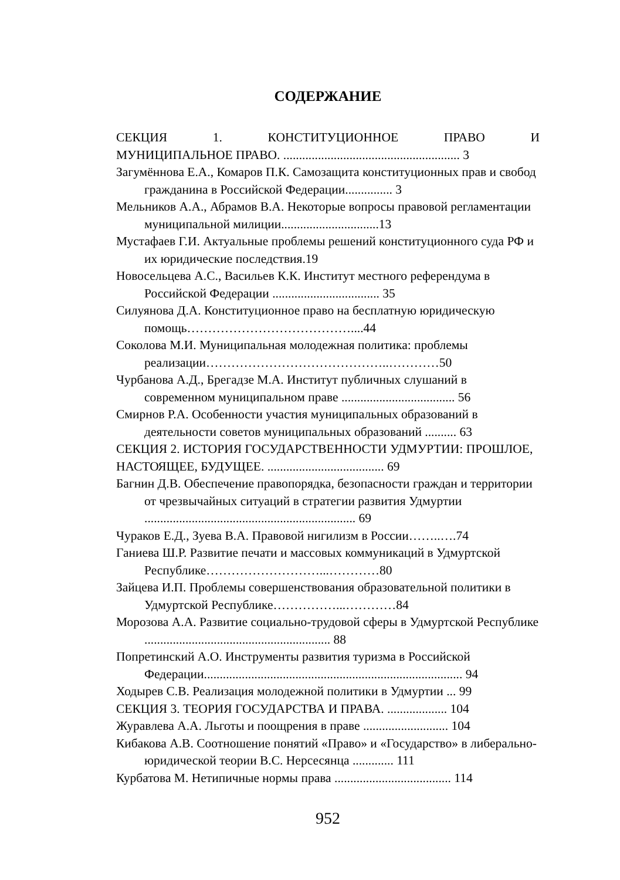СОДЕРЖАНИЕ
СЕКЦИЯ 1. КОНСТИТУЦИОННОЕ ПРАВО И
МУНИЦИПАЛЬНОЕ ПРАВО. ........................................................ 3
Загумённова Е.А., Комаров П.К. Самозащита конституционных прав и свобод гражданина в Российской Федерации............... 3
Мельников А.А., Абрамов В.А. Некоторые вопросы правовой регламентации муниципальной милиции...............................13
Мустафаев Г.И. Актуальные проблемы решений конституционного суда РФ и их юридические последствия.19
Новосельцева А.С., Васильев К.К. Институт местного референдума в Российской Федерации .................................. 35
Силуянова Д.А. Конституционное право на бесплатную юридическую помощь…………………………………....44
Соколова М.И. Муниципальная молодежная политика: проблемы реализации……………………………………..…………50
Чурбанова А.Д., Брегадзе М.А. Институт публичных слушаний в современном муниципальном праве .................................... 56
Смирнов Р.А. Особенности участия муниципальных образований в деятельности советов муниципальных образований .......... 63
СЕКЦИЯ 2. ИСТОРИЯ ГОСУДАРСТВЕННОСТИ УДМУРТИИ: ПРОШЛОЕ, НАСТОЯЩЕЕ, БУДУЩЕЕ. ..................................... 69
Багнин Д.В. Обеспечение правопорядка, безопасности граждан и территории от чрезвычайных ситуаций в стратегии развития Удмуртии ................................................................... 69
Чураков Е.Д., Зуева В.А. Правовой нигилизм в России……..….74
Ганиева Ш.Р. Развитие печати и массовых коммуникаций в Удмуртской Республике………………………...…………80
Зайцева И.П. Проблемы совершенствования образовательной политики в Удмуртской Республике……………...…………84
Морозова А.А. Развитие социально-трудовой сферы в Удмуртской Республике ........................................................... 88
Попретинский А.О. Инструменты развития туризма в Российской Федерации.................................................................................. 94
Ходырев С.В. Реализация молодежной политики в Удмуртии ... 99
СЕКЦИЯ 3. ТЕОРИЯ ГОСУДАРСТВА И ПРАВА. ................... 104
Журавлева А.А. Льготы и поощрения в праве ........................... 104
Кибакова А.В. Соотношение понятий «Право» и «Государство» в либерально-юридической теории В.С. Нерсесянца ............. 111
Курбатова М. Нетипичные нормы права ..................................... 114
952